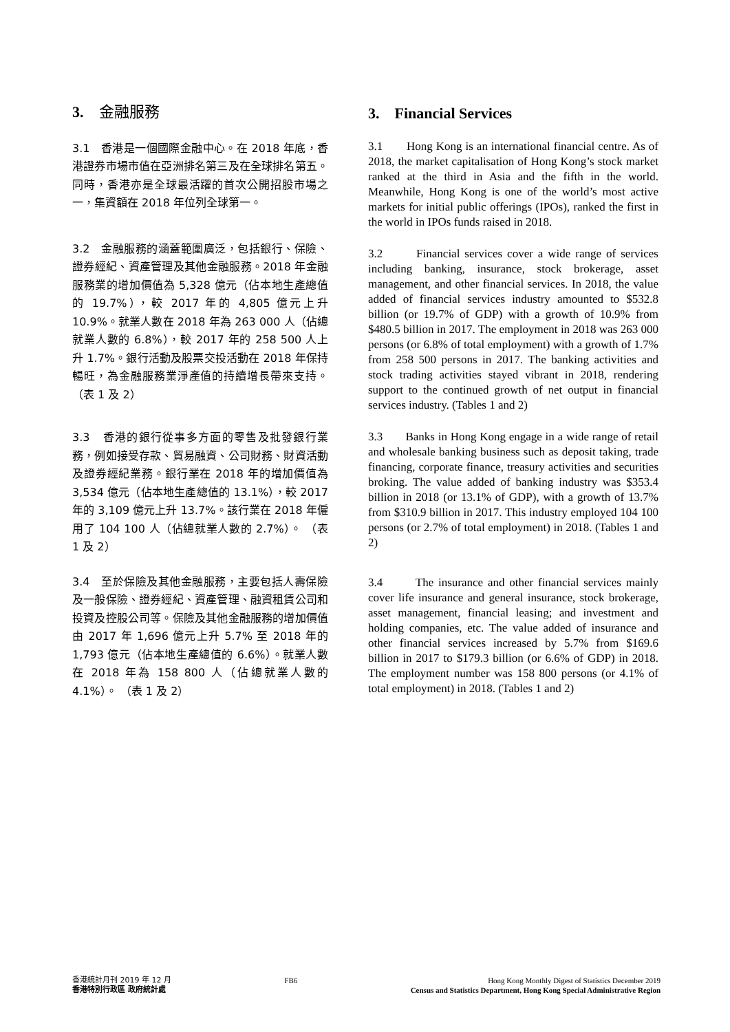3. 金融服務
3.1 香港是一個國際金融中心。在 2018 年底，香港證券市場市值在亞洲排名第三及在全球排名第五。同時，香港亦是全球最活躍的首次公開招股市場之一，集資額在 2018 年位列全球第一。
3.2 金融服務的涵蓋範圍廣泛，包括銀行、保險、證券經紀、資產管理及其他金融服務。2018 年金融服務業的增加價值為 5,328 億元（佔本地生產總值的 19.7%），較 2017 年的 4,805 億元上升 10.9%。就業人數在 2018 年為 263 000 人（佔總就業人數的 6.8%），較 2017 年的 258 500 人上升 1.7%。銀行活動及股票交投活動在 2018 年保持暢旺，為金融服務業淨產值的持續增長帶來支持。 （表 1 及 2）
3.3 香港的銀行從事多方面的零售及批發銀行業務，例如接受存款、貿易融資、公司財務、財資活動及證券經紀業務。銀行業在 2018 年的增加價值為 3,534 億元（佔本地生產總值的 13.1%），較 2017 年的 3,109 億元上升 13.7%。該行業在 2018 年僱用了 104 100 人（佔總就業人數的 2.7%）。 （表 1 及 2）
3.4 至於保險及其他金融服務，主要包括人壽保險及一般保險、證券經紀、資產管理、融資租賃公司和投資及控股公司等。保險及其他金融服務的增加價值由 2017 年 1,696 億元上升 5.7% 至 2018 年的 1,793 億元（佔本地生產總值的 6.6%）。就業人數在 2018 年為 158 800 人（佔總就業人數的 4.1%）。 （表 1 及 2）
3. Financial Services
3.1 Hong Kong is an international financial centre. As of 2018, the market capitalisation of Hong Kong’s stock market ranked at the third in Asia and the fifth in the world. Meanwhile, Hong Kong is one of the world’s most active markets for initial public offerings (IPOs), ranked the first in the world in IPOs funds raised in 2018.
3.2 Financial services cover a wide range of services including banking, insurance, stock brokerage, asset management, and other financial services. In 2018, the value added of financial services industry amounted to $532.8 billion (or 19.7% of GDP) with a growth of 10.9% from $480.5 billion in 2017. The employment in 2018 was 263 000 persons (or 6.8% of total employment) with a growth of 1.7% from 258 500 persons in 2017. The banking activities and stock trading activities stayed vibrant in 2018, rendering support to the continued growth of net output in financial services industry. (Tables 1 and 2)
3.3 Banks in Hong Kong engage in a wide range of retail and wholesale banking business such as deposit taking, trade financing, corporate finance, treasury activities and securities broking. The value added of banking industry was $353.4 billion in 2018 (or 13.1% of GDP), with a growth of 13.7% from $310.9 billion in 2017. This industry employed 104 100 persons (or 2.7% of total employment) in 2018. (Tables 1 and 2)
3.4 The insurance and other financial services mainly cover life insurance and general insurance, stock brokerage, asset management, financial leasing; and investment and holding companies, etc. The value added of insurance and other financial services increased by 5.7% from $169.6 billion in 2017 to $179.3 billion (or 6.6% of GDP) in 2018. The employment number was 158 800 persons (or 4.1% of total employment) in 2018. (Tables 1 and 2)
香港統計月刊 2019 年 12 月
香港特別行政區 政府統計處
FB6 Hong Kong Monthly Digest of Statistics December 2019
Census and Statistics Department, Hong Kong Special Administrative Region